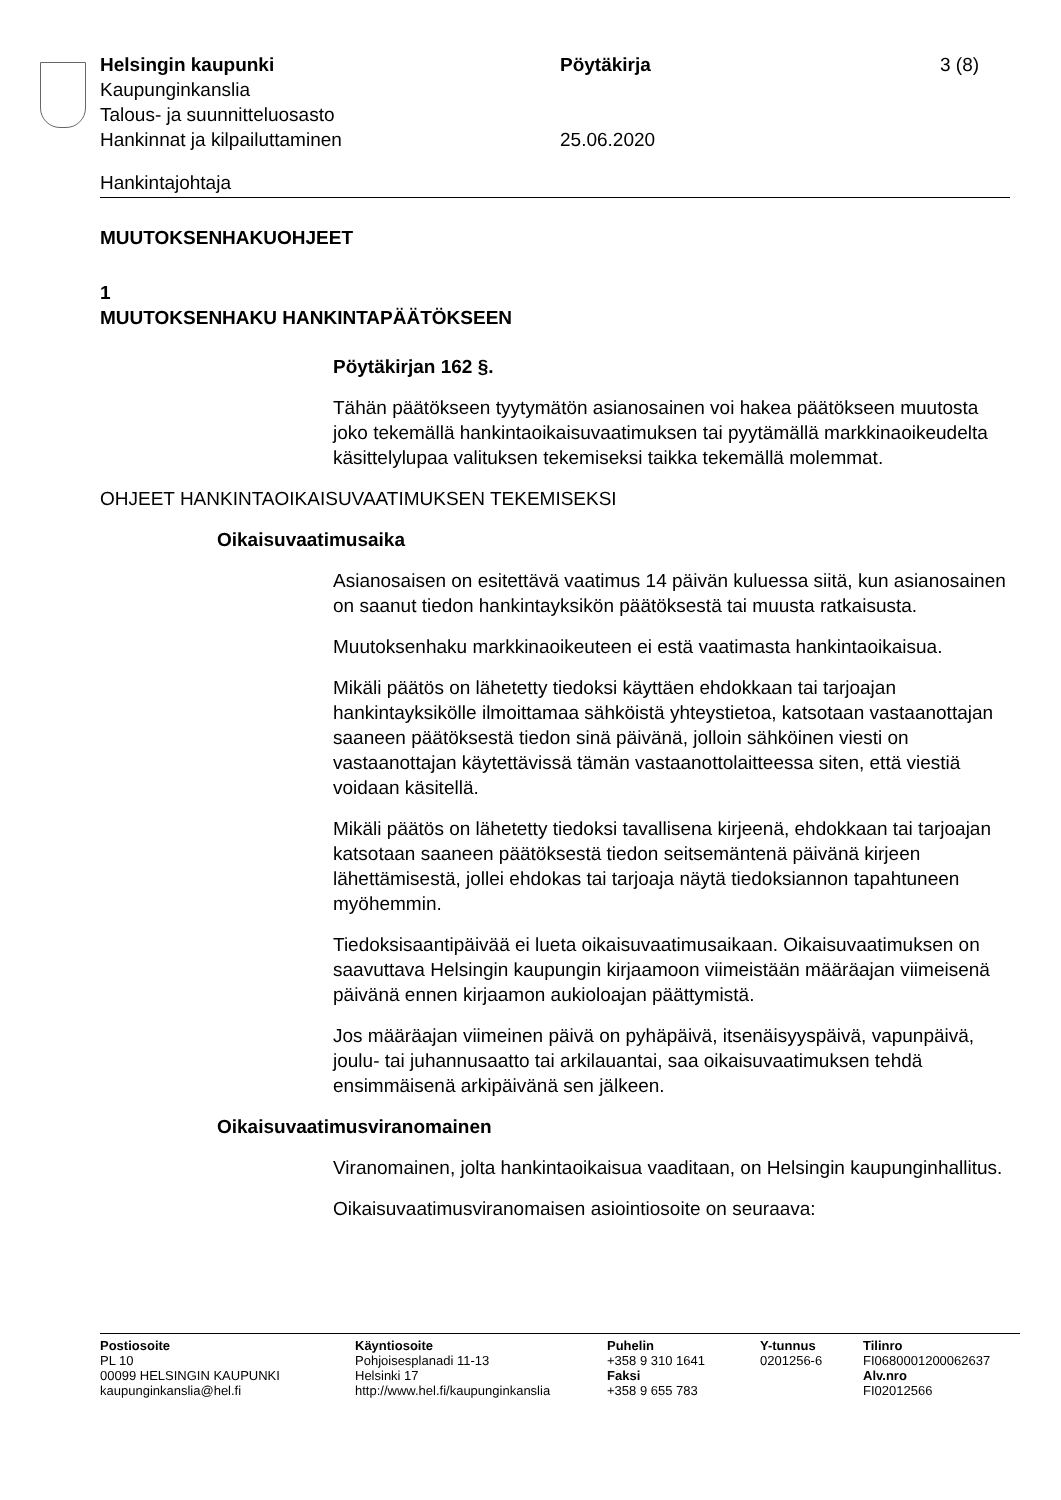Helsingin kaupunki Pöytäkirja 3 (8)
Kaupunginkanslia
Talous- ja suunnitteluosasto
Hankinnat ja kilpailuttaminen 25.06.2020
Hankintajohtaja
MUUTOKSENHAKUOHJEET
1
MUUTOKSENHAKU HANKINTAPÄÄTÖKSEEN
Pöytäkirjan 162 §.
Tähän päätökseen tyytymätön asianosainen voi hakea päätökseen muutosta joko tekemällä hankintaoikaisuvaatimuksen tai pyytämällä markkinaoikeudelta käsittelylupaa valituksen tekemiseksi taikka tekemällä molemmat.
OHJEET HANKINTAOIKAISUVAATIMUKSEN TEKEMISEKSI
Oikaisuvaatimusaika
Asianosaisen on esitettävä vaatimus 14 päivän kuluessa siitä, kun asianosainen on saanut tiedon hankintayksikön päätöksestä tai muusta ratkaisusta.
Muutoksenhaku markkinaoikeuteen ei estä vaatimasta hankintaoikaisua.
Mikäli päätös on lähetetty tiedoksi käyttäen ehdokkaan tai tarjoajan hankintayksikölle ilmoittamaa sähköistä yhteystietoa, katsotaan vastaanottajan saaneen päätöksestä tiedon sinä päivänä, jolloin sähköinen viesti on vastaanottajan käytettävissä tämän vastaanottolaitteessa siten, että viestiä voidaan käsitellä.
Mikäli päätös on lähetetty tiedoksi tavallisena kirjeenä, ehdokkaan tai tarjoajan katsotaan saaneen päätöksestä tiedon seitsemäntenä päivänä kirjeen lähettämisestä, jollei ehdokas tai tarjoaja näytä tiedoksiannon tapahtuneen myöhemmin.
Tiedoksisaantipäivää ei lueta oikaisuvaatimusaikaan. Oikaisuvaatimuksen on saavuttava Helsingin kaupungin kirjaamoon viimeistään määräajan viimeisenä päivänä ennen kirjaamon aukioloajan päättymistä.
Jos määräajan viimeinen päivä on pyhäpäivä, itsenäisyyspäivä, vapunpäivä, joulu- tai juhannusaatto tai arkilauantai, saa oikaisuvaatimuksen tehdä ensimmäisenä arkipäivänä sen jälkeen.
Oikaisuvaatimusviranomainen
Viranomainen, jolta hankintaoikaisua vaaditaan, on Helsingin kaupunginhallitus.
Oikaisuvaatimusviranomaisen asiointiosoite on seuraava:
Postiosoite
PL 10
00099 HELSINGIN KAUPUNKI
kaupunginkanslia@hel.fi
Käyntiosoite
Pohjoisesplanadi 11-13
Helsinki 17
http://www.hel.fi/kaupunginkanslia
Puhelin
+358 9 310 1641
Faksi
+358 9 655 783
Y-tunnus
0201256-6
Tilinro
FI0680001200062637
Alv.nro
FI02012566